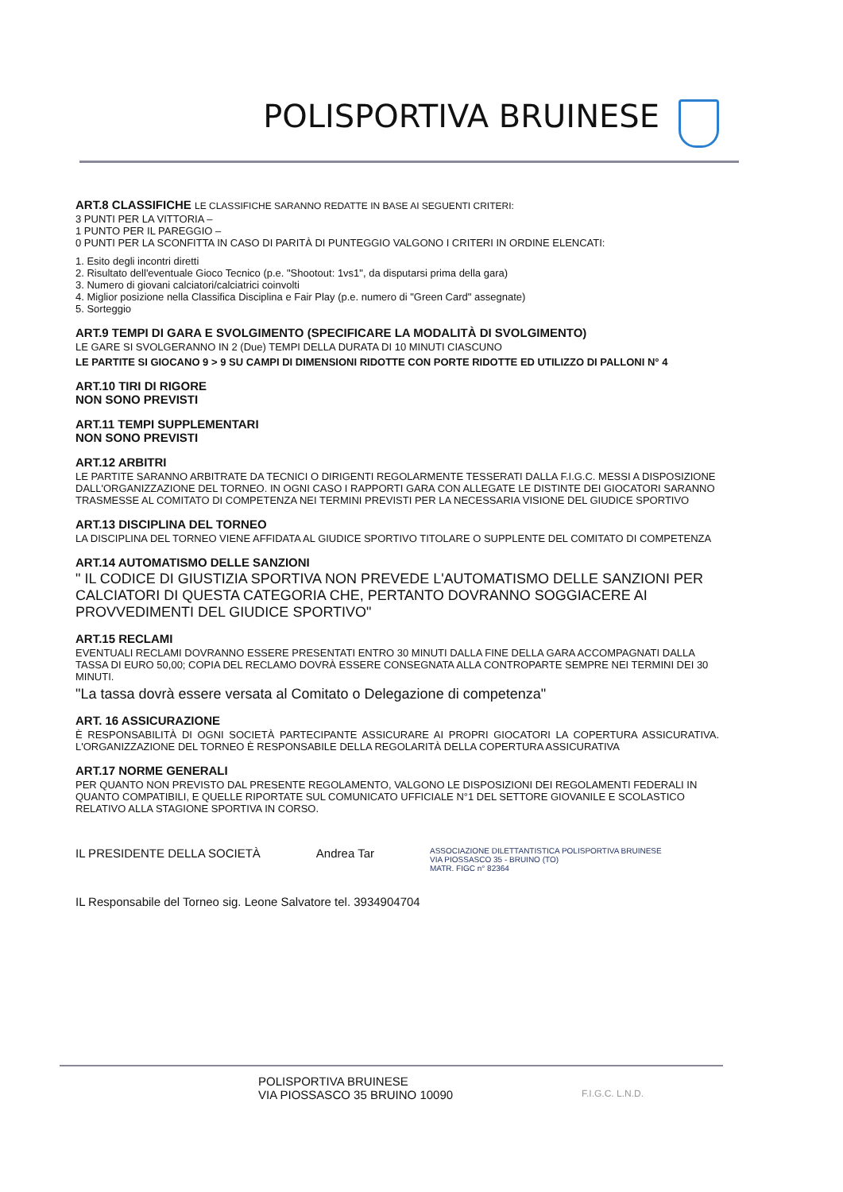POLISPORTIVA BRUINESE
ART.8 CLASSIFICHE LE CLASSIFICHE SARANNO REDATTE IN BASE AI SEGUENTI CRITERI:
3 PUNTI PER LA VITTORIA –
1 PUNTO PER IL PAREGGIO –
0 PUNTI PER LA SCONFITTA IN CASO DI PARITÀ DI PUNTEGGIO VALGONO I CRITERI IN ORDINE ELENCATI:
1. Esito degli incontri diretti
2. Risultato dell'eventuale Gioco Tecnico (p.e. "Shootout: 1vs1", da disputarsi prima della gara)
3. Numero di giovani calciatori/calciatrici coinvolti
4. Miglior posizione nella Classifica Disciplina e Fair Play (p.e. numero di "Green Card" assegnate)
5. Sorteggio
ART.9 TEMPI DI GARA E SVOLGIMENTO (SPECIFICARE LA MODALITÀ DI SVOLGIMENTO)
LE GARE SI SVOLGERANNO IN 2 (Due) TEMPI DELLA DURATA DI 10 MINUTI CIASCUNO
LE PARTITE SI GIOCANO 9 > 9 SU CAMPI DI DIMENSIONI RIDOTTE CON PORTE RIDOTTE ED UTILIZZO DI PALLONI N° 4
ART.10 TIRI DI RIGORE
NON SONO PREVISTI
ART.11 TEMPI SUPPLEMENTARI
NON SONO PREVISTI
ART.12 ARBITRI
LE PARTITE SARANNO ARBITRATE DA TECNICI O DIRIGENTI REGOLARMENTE TESSERATI DALLA F.I.G.C. MESSI A DISPOSIZIONE DALL'ORGANIZZAZIONE DEL TORNEO. IN OGNI CASO I RAPPORTI GARA CON ALLEGATE LE DISTINTE DEI GIOCATORI SARANNO TRASMESSE AL COMITATO DI COMPETENZA NEI TERMINI PREVISTI PER LA NECESSARIA VISIONE DEL GIUDICE SPORTIVO
ART.13 DISCIPLINA DEL TORNEO
LA DISCIPLINA DEL TORNEO VIENE AFFIDATA AL GIUDICE SPORTIVO TITOLARE O SUPPLENTE DEL COMITATO DI COMPETENZA
ART.14 AUTOMATISMO DELLE SANZIONI
" IL CODICE DI GIUSTIZIA SPORTIVA NON PREVEDE L'AUTOMATISMO DELLE SANZIONI PER CALCIATORI DI QUESTA CATEGORIA CHE, PERTANTO DOVRANNO SOGGIACERE AI PROVVEDIMENTI DEL GIUDICE SPORTIVO"
ART.15 RECLAMI
EVENTUALI RECLAMI DOVRANNO ESSERE PRESENTATI ENTRO 30 MINUTI DALLA FINE DELLA GARA ACCOMPAGNATI DALLA TASSA DI EURO 50,00; COPIA DEL RECLAMO DOVRÀ ESSERE CONSEGNATA ALLA CONTROPARTE SEMPRE NEI TERMINI DEI 30 MINUTI.
"La tassa dovrà essere versata al Comitato o Delegazione di competenza"
ART. 16 ASSICURAZIONE
È RESPONSABILITÀ DI OGNI SOCIETÀ PARTECIPANTE ASSICURARE AI PROPRI GIOCATORI LA COPERTURA ASSICURATIVA. L'ORGANIZZAZIONE DEL TORNEO È RESPONSABILE DELLA REGOLARITÀ DELLA COPERTURA ASSICURATIVA
ART.17 NORME GENERALI
PER QUANTO NON PREVISTO DAL PRESENTE REGOLAMENTO, VALGONO LE DISPOSIZIONI DEI REGOLAMENTI FEDERALI IN QUANTO COMPATIBILI, E QUELLE RIPORTATE SUL COMUNICATO UFFICIALE N°1 DEL SETTORE GIOVANILE E SCOLASTICO RELATIVO ALLA STAGIONE SPORTIVA IN CORSO.
IL PRESIDENTE DELLA SOCIETÀ Andrea Tar ASSOCIAZIONE DILETTANTISTICA POLISPORTIVA BRUINESE
VIA PIOSSASCO 35 - BRUINO (TO)
MATR. FIGC n° 82364
IL Responsabile del Torneo sig. Leone Salvatore tel. 3934904704
POLISPORTIVA BRUINESE
VIA PIOSSASCO 35 BRUINO 10090 F.I.G.C. L.N.D.